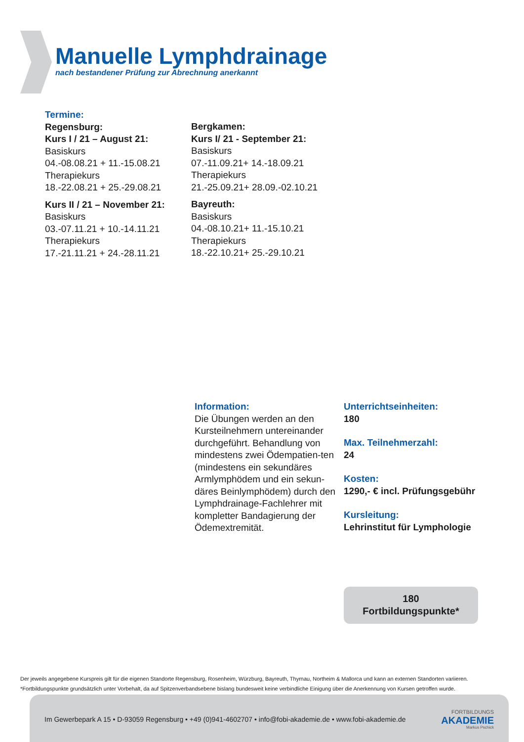Manuelle Lymphdrainage
nach bestandener Prüfung zur Abrechnung anerkannt
Termine:
Regensburg:
Kurs I / 21 – August 21:
Basiskurs
04.-08.08.21 + 11.-15.08.21
Therapiekurs
18.-22.08.21 + 25.-29.08.21
Kurs II / 21 – November 21:
Basiskurs
03.-07.11.21 + 10.-14.11.21
Therapiekurs
17.-21.11.21 + 24.-28.11.21
Bergkamen:
Kurs I/ 21 - September 21:
Basiskurs
07.-11.09.21+ 14.-18.09.21
Therapiekurs
21.-25.09.21+ 28.09.-02.10.21
Bayreuth:
Basiskurs
04.-08.10.21+ 11.-15.10.21
Therapiekurs
18.-22.10.21+ 25.-29.10.21
Information:
Die Übungen werden an den Kursteilnehmern untereinander durchgeführt. Behandlung von mindestens zwei Ödempatien-ten (mindestens ein sekundäres Armlymphödem und ein sekun-däres Beinlymphödem) durch den Lymphdrainage-Fachlehrer mit kompletter Bandagierung der Ödemextremität.
Unterrichtseinheiten:
180
Max. Teilnehmerzahl:
24
Kosten:
1290,- € incl. Prüfungsgebühr
Kursleitung:
Lehrinstitut für Lymphologie
180
Fortbildungspunkte*
Der jeweils angegebene Kurspreis gilt für die eigenen Standorte Regensburg, Rosenheim, Würzburg, Bayreuth, Thyrnau, Northeim & Mallorca und kann an externen Standorten variieren.
*Fortbildungspunkte grundsätzlich unter Vorbehalt, da auf Spitzenverbandsebene bislang bundesweit keine verbindliche Einigung über die Anerkennung von Kursen getroffen wurde.
Im Gewerbepark A 15 • D-93059 Regensburg • +49 (0)941-4602707 • info@fobi-akademie.de • www.fobi-akademie.de
FORTBILDUNGS
AKADEMIE
Markus Pschick